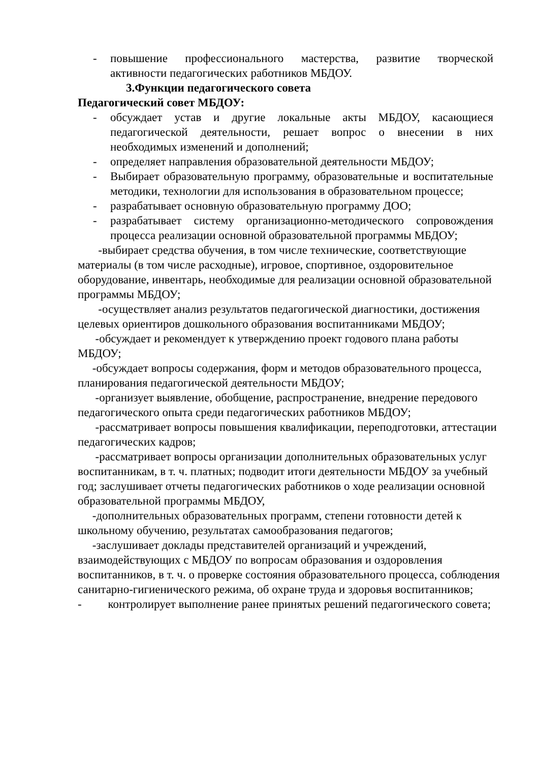- повышение профессионального мастерства, развитие творческой активности педагогических работников МБДОУ.
3.Функции педагогического совета
Педагогический совет МБДОУ:
- обсуждает устав и другие локальные акты МБДОУ, касающиеся педагогической деятельности, решает вопрос о внесении в них необходимых изменений и дополнений;
- определяет направления образовательной деятельности МБДОУ;
- Выбирает образовательную программу, образовательные и воспитательные методики, технологии для использования в образовательном процессе;
- разрабатывает основную образовательную программу ДОО;
- разрабатывает систему организационно-методического сопровождения процесса реализации основной образовательной программы МБДОУ;
-выбирает средства обучения, в том числе технические, соответствующие материалы (в том числе расходные), игровое, спортивное, оздоровительное оборудование, инвентарь, необходимые для реализации основной образовательной программы МБДОУ;
-осуществляет анализ результатов педагогической диагностики, достижения целевых ориентиров дошкольного образования воспитанниками МБДОУ;
-обсуждает и рекомендует к утверждению проект годового плана работы МБДОУ;
-обсуждает вопросы содержания, форм и методов образовательного процесса, планирования педагогической деятельности МБДОУ;
-организует выявление, обобщение, распространение, внедрение передового педагогического опыта среди педагогических работников МБДОУ;
-рассматривает вопросы повышения квалификации, переподготовки, аттестации педагогических кадров;
-рассматривает вопросы организации дополнительных образовательных услуг воспитанникам, в т. ч. платных; подводит итоги деятельности МБДОУ за учебный год; заслушивает отчеты педагогических работников о ходе реализации основной образовательной программы МБДОУ,
-дополнительных образовательных программ, степени готовности детей к школьному обучению, результатах самообразования педагогов;
-заслушивает доклады представителей организаций и учреждений, взаимодействующих с МБДОУ по вопросам образования и оздоровления воспитанников, в т. ч. о проверке состояния образовательного процесса, соблюдения санитарно-гигиенического режима, об охране труда и здоровья воспитанников;
- контролирует выполнение ранее принятых решений педагогического совета;